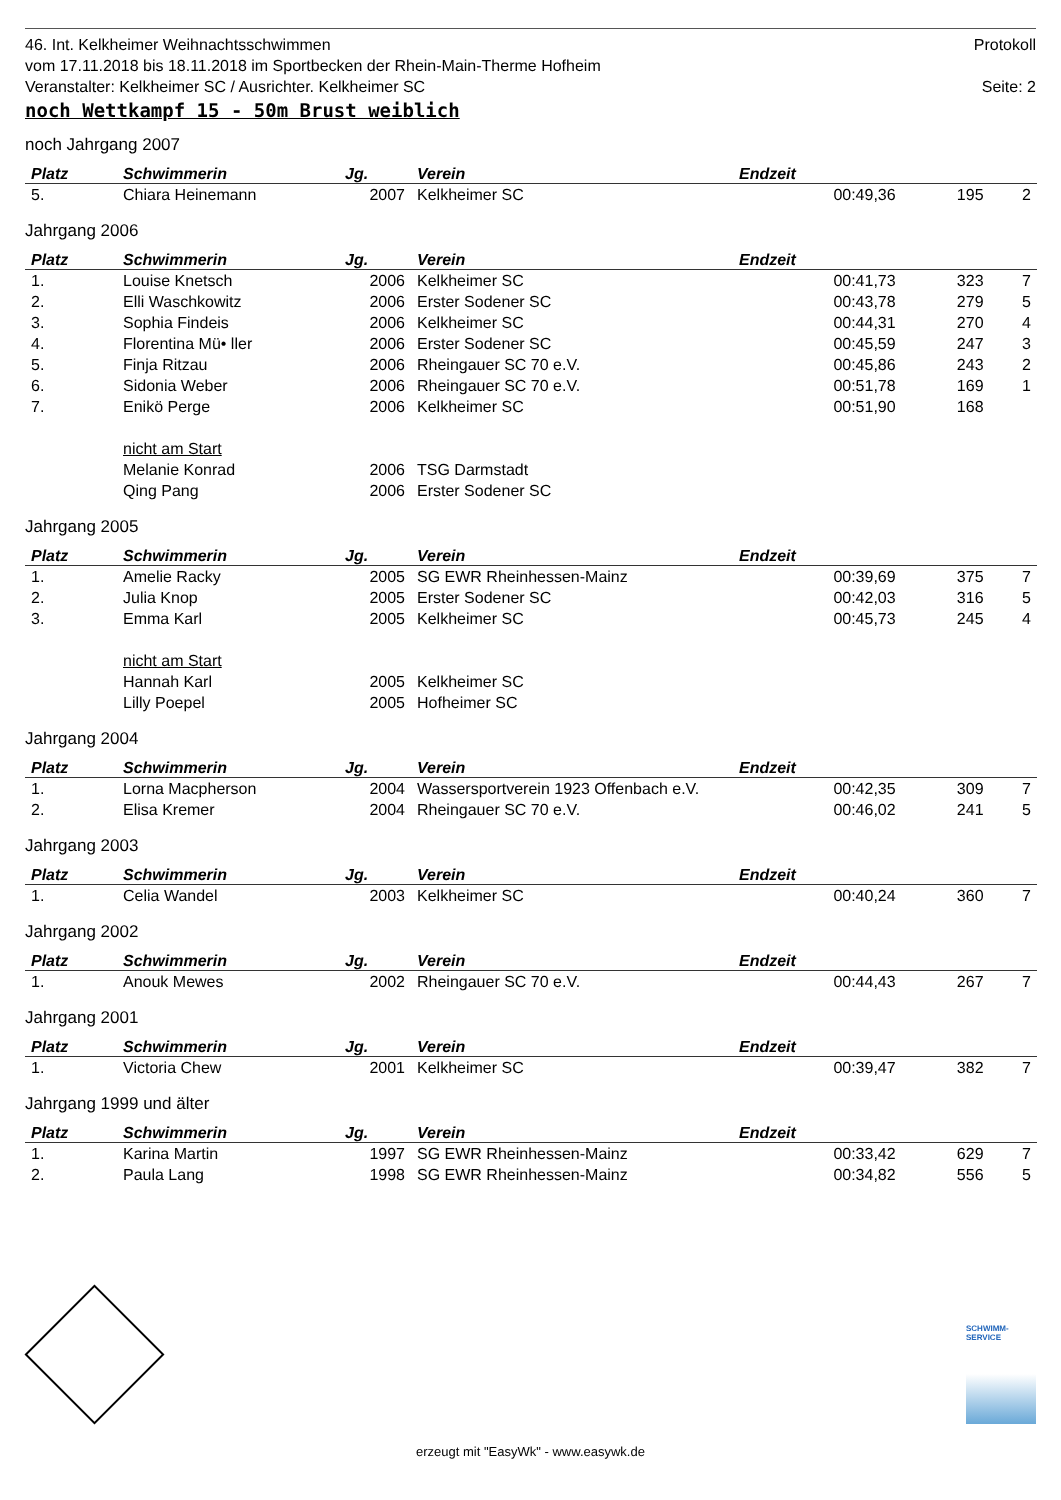46. Int. Kelkheimer Weihnachtsschwimmen Protokoll
vom 17.11.2018 bis 18.11.2018 im Sportbecken der Rhein-Main-Therme Hofheim
Veranstalter: Kelkheimer SC / Ausrichter. Kelkheimer SC Seite: 2
noch Wettkampf 15 - 50m Brust weiblich
noch Jahrgang 2007
| Platz | Schwimmerin | Jg. | Verein | Endzeit | | |
| --- | --- | --- | --- | --- | --- | --- |
| 5. | Chiara Heinemann | 2007 | Kelkheimer SC | 00:49,36 | 195 | 2 |
Jahrgang 2006
| Platz | Schwimmerin | Jg. | Verein | Endzeit | | |
| --- | --- | --- | --- | --- | --- | --- |
| 1. | Louise Knetsch | 2006 | Kelkheimer SC | 00:41,73 | 323 | 7 |
| 2. | Elli Waschkowitz | 2006 | Erster Sodener SC | 00:43,78 | 279 | 5 |
| 3. | Sophia Findeis | 2006 | Kelkheimer SC | 00:44,31 | 270 | 4 |
| 4. | Florentina Mü• ller | 2006 | Erster Sodener SC | 00:45,59 | 247 | 3 |
| 5. | Finja Ritzau | 2006 | Rheingauer SC 70 e.V. | 00:45,86 | 243 | 2 |
| 6. | Sidonia Weber | 2006 | Rheingauer SC 70 e.V. | 00:51,78 | 169 | 1 |
| 7. | Enikö Perge | 2006 | Kelkheimer SC | 00:51,90 | 168 | |
| | nicht am Start | | | | | |
| | Melanie Konrad | 2006 | TSG Darmstadt | | | |
| | Qing Pang | 2006 | Erster Sodener SC | | | |
Jahrgang 2005
| Platz | Schwimmerin | Jg. | Verein | Endzeit | | |
| --- | --- | --- | --- | --- | --- | --- |
| 1. | Amelie Racky | 2005 | SG EWR Rheinhessen-Mainz | 00:39,69 | 375 | 7 |
| 2. | Julia Knop | 2005 | Erster Sodener SC | 00:42,03 | 316 | 5 |
| 3. | Emma Karl | 2005 | Kelkheimer SC | 00:45,73 | 245 | 4 |
| | nicht am Start | | | | | |
| | Hannah Karl | 2005 | Kelkheimer SC | | | |
| | Lilly Poepel | 2005 | Hofheimer SC | | | |
Jahrgang 2004
| Platz | Schwimmerin | Jg. | Verein | Endzeit | | |
| --- | --- | --- | --- | --- | --- | --- |
| 1. | Lorna Macpherson | 2004 | Wassersportverein 1923 Offenbach e.V. | 00:42,35 | 309 | 7 |
| 2. | Elisa Kremer | 2004 | Rheingauer SC 70 e.V. | 00:46,02 | 241 | 5 |
Jahrgang 2003
| Platz | Schwimmerin | Jg. | Verein | Endzeit | | |
| --- | --- | --- | --- | --- | --- | --- |
| 1. | Celia Wandel | 2003 | Kelkheimer SC | 00:40,24 | 360 | 7 |
Jahrgang 2002
| Platz | Schwimmerin | Jg. | Verein | Endzeit | | |
| --- | --- | --- | --- | --- | --- | --- |
| 1. | Anouk Mewes | 2002 | Rheingauer SC 70 e.V. | 00:44,43 | 267 | 7 |
Jahrgang 2001
| Platz | Schwimmerin | Jg. | Verein | Endzeit | | |
| --- | --- | --- | --- | --- | --- | --- |
| 1. | Victoria Chew | 2001 | Kelkheimer SC | 00:39,47 | 382 | 7 |
Jahrgang 1999 und älter
| Platz | Schwimmerin | Jg. | Verein | Endzeit | | |
| --- | --- | --- | --- | --- | --- | --- |
| 1. | Karina Martin | 1997 | SG EWR Rheinhessen-Mainz | 00:33,42 | 629 | 7 |
| 2. | Paula Lang | 1998 | SG EWR Rheinhessen-Mainz | 00:34,82 | 556 | 5 |
SCHWIMM-SERVICE
erzeugt mit "EasyWk" - www.easywk.de